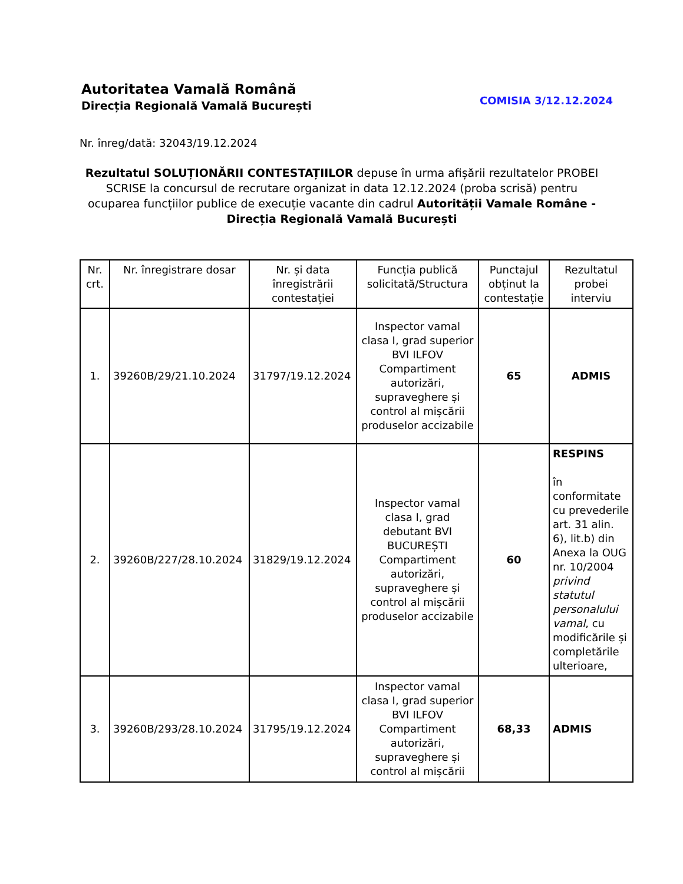Autoritatea Vamală Română
Direcția Regională Vamală București
COMISIA 3/12.12.2024
Nr. înreg/dată: 32043/19.12.2024
Rezultatul SOLUȚIONĂRII CONTESTAȚIILOR depuse în urma afișării rezultatelor PROBEI SCRISE la concursul de recrutare organizat in data 12.12.2024 (proba scrisă) pentru ocuparea funcțiilor publice de execuție vacante din cadrul Autorității Vamale Române - Direcția Regională Vamală București
| Nr. crt. | Nr. înregistrare dosar | Nr. și data înregistrării contestației | Funcția publică solicitată/Structura | Punctajul obținut la contestație | Rezultatul probei interviu |
| --- | --- | --- | --- | --- | --- |
| 1. | 39260B/29/21.10.2024 | 31797/19.12.2024 | Inspector vamal clasa I, grad superior BVI ILFOV Compartiment autorizări, supraveghere și control al mișcării produselor accizabile | 65 | ADMIS |
| 2. | 39260B/227/28.10.2024 | 31829/19.12.2024 | Inspector vamal clasa I, grad debutant BVI BUCUREȘTI Compartiment autorizări, supraveghere și control al mișcării produselor accizabile | 60 | RESPINS în conformitate cu prevederile art. 31 alin. 6), lit.b) din Anexa la OUG nr. 10/2004 privind statutul personalului vamal , cu modificările și completările ulterioare, |
| 3. | 39260B/293/28.10.2024 | 31795/19.12.2024 | Inspector vamal clasa I, grad superior BVI ILFOV Compartiment autorizări, supraveghere și control al mișcării | 68,33 | ADMIS |